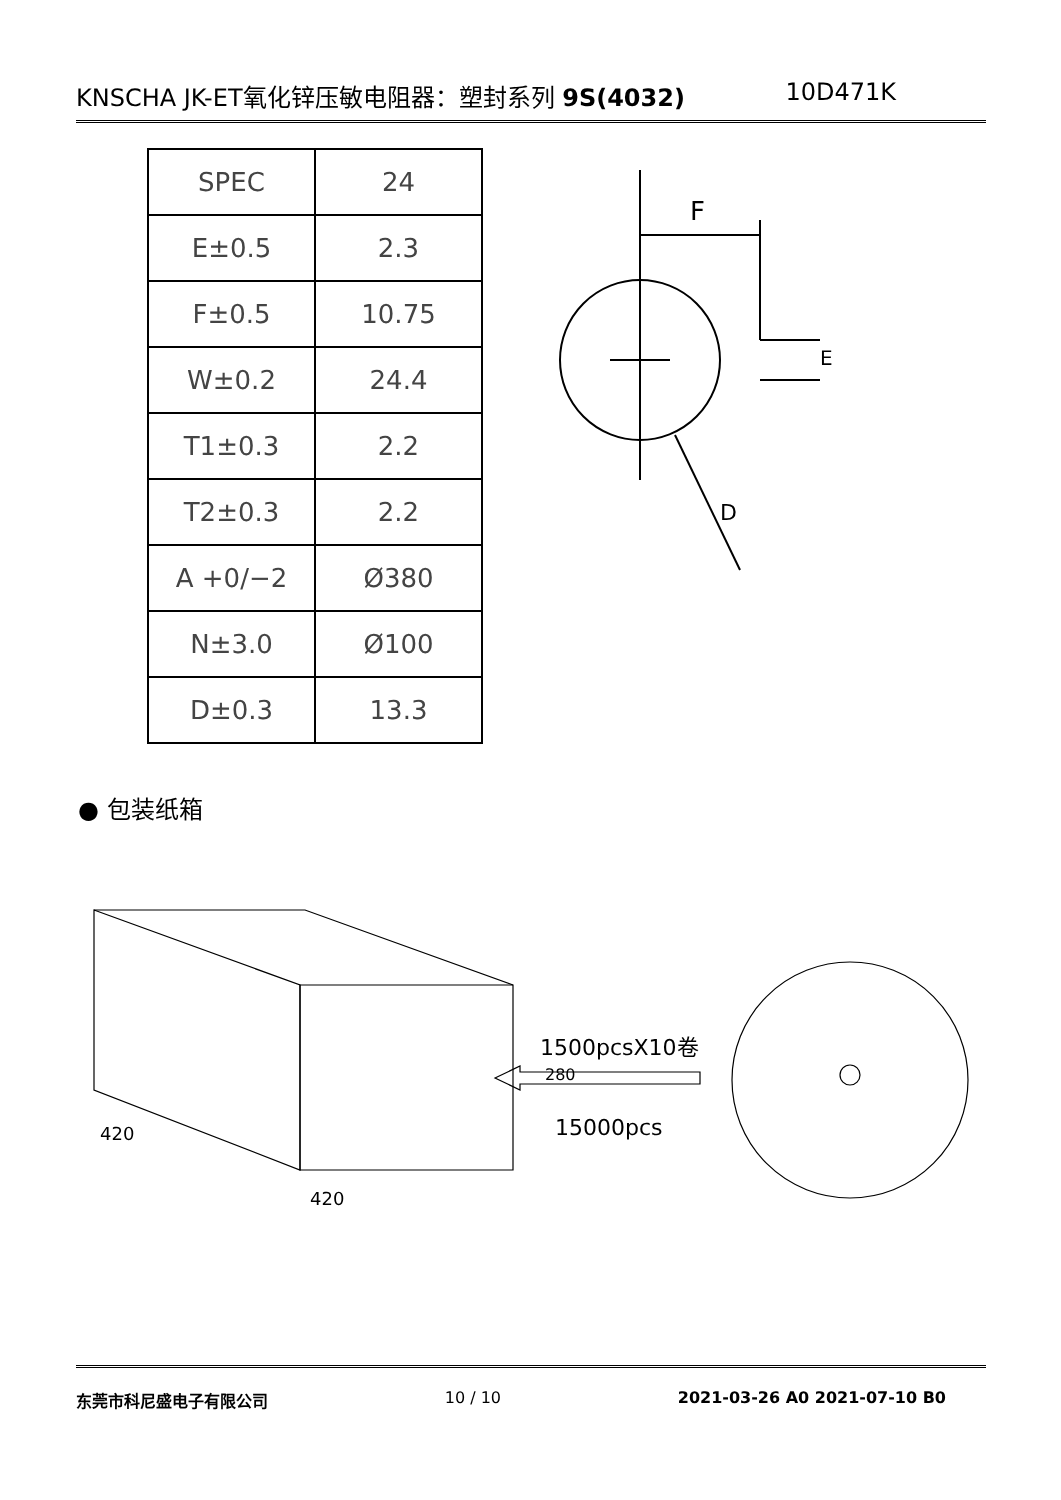KNSCHA JK-ET氧化锌压敏电阻器：塑封系列 9S(4032) 10D471K
| SPEC | 24 |
| E±0.5 | 2.3 |
| F±0.5 | 10.75 |
| W±0.2 | 24.4 |
| T1±0.3 | 2.2 |
| T2±0.3 | 2.2 |
| A +0/−2 | Ø380 |
| N±3.0 | Ø100 |
| D±0.3 | 13.3 |
F
E
D
● 包装纸箱
420
420
280
1500pcsX10卷
15000pcs
东莞市科尼盛电子有限公司 10 / 10 2021-03-26 A0 2021-07-10 B0